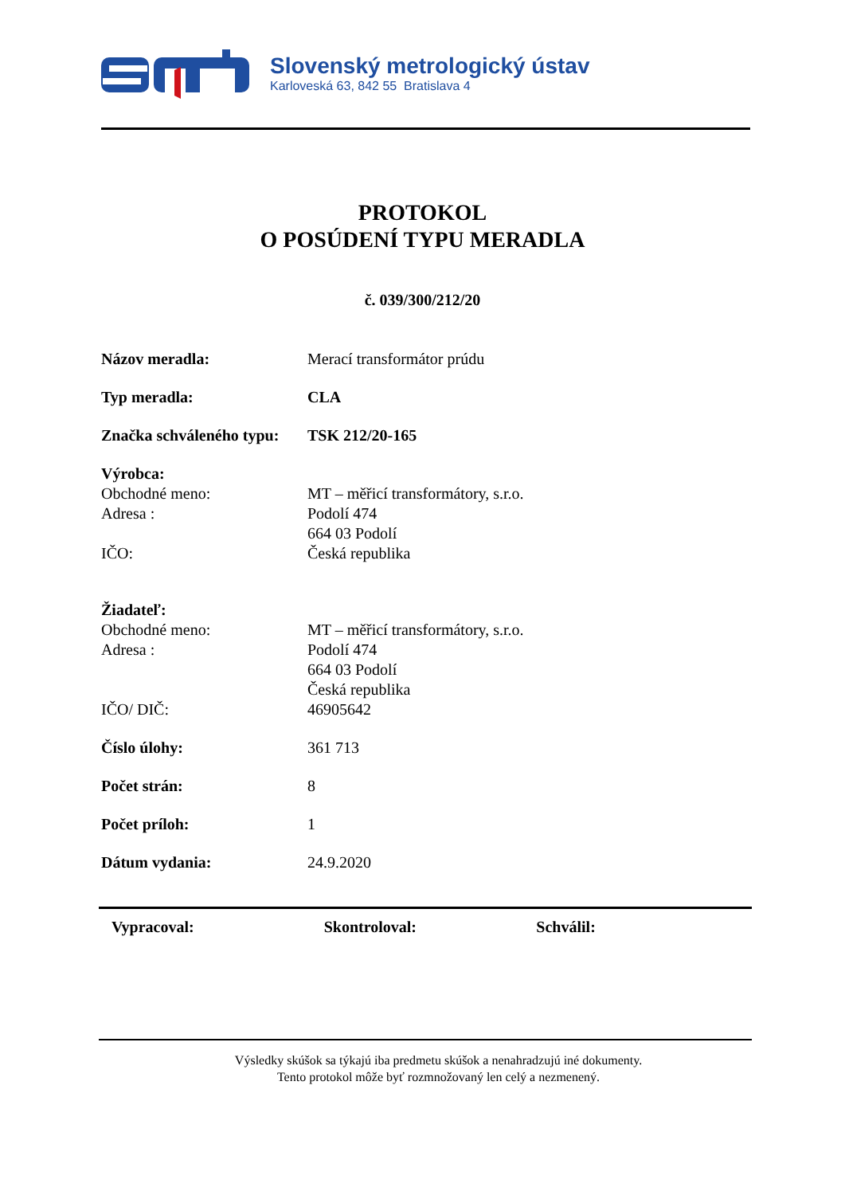Slovenský metrologický ústav
Karloveská 63, 842 55 Bratislava 4
PROTOKOL
O POSÚDENÍ TYPU MERADLA
č. 039/300/212/20
Názov meradla: Merací transformátor prúdu
Typ meradla: CLA
Značka schváleného typu:
TSK 212/20-165
Výrobca:
Obchodné meno: MT – měřicí transformátory, s.r.o.
Adresa : Podolí 474
664 03 Podolí
IČO: Česká republika
Žiadateľ:
Obchodné meno: MT – měřicí transformátory, s.r.o.
Adresa : Podolí 474
664 03 Podolí
Česká republika
IČO/ DIČ: 46905642
Číslo úlohy: 361 713
Počet strán: 8
Počet príloh: 1
Dátum vydania: 24.9.2020
Vypracoval: Skontroloval: Schválil:
Výsledky skúšok sa týkajú iba predmetu skúšok a nenahradzujú iné dokumenty.
Tento protokol môže byť rozmnožovaný len celý a nezmenený.